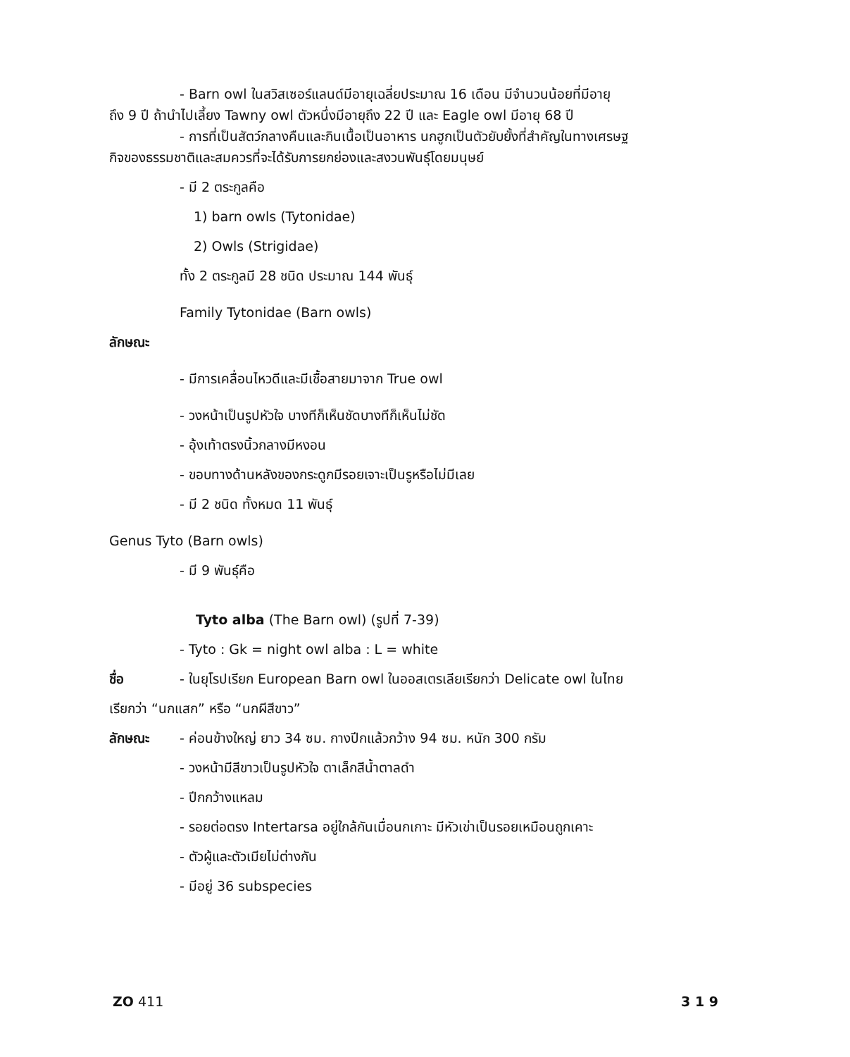- Barn owl ในสวิสเซอร์แลนด์มีอายุเฉลี่ยประมาณ 16 เดือน มีจำนวนน้อยที่มีอายุ
ถึง 9 ปี ถ้านำไปเลี้ยง Tawny owl ตัวหนึ่งมีอายุถึง 22 ปี และ Eagle owl มีอายุ 68 ปี
- การที่เป็นสัตว์กลางคืนและกินเนื้อเป็นอาหาร นกฮูกเป็นตัวยับยั้งที่สำคัญในทางเศรษฐ
กิจของธรรมชาติและสมควรที่จะได้รับการยกย่องและสงวนพันธุ์โดยมนุษย์
- มี 2 ตระกูลคือ
1) barn owls (Tytonidae)
2) Owls (Strigidae)
ทั้ง 2 ตระกูลมี 28 ชนิด ประมาณ 144 พันธุ์
Family Tytonidae (Barn owls)
ลักษณะ
- มีการเคลื่อนไหวดีและมีเชื้อสายมาจาก True owl
- วงหน้าเป็นรูปหัวใจ บางทีก็เห็นชัดบางทีก็เห็นไม่ชัด
- อุ้งเท้าตรงนิ้วกลางมีหงอน
- ขอบทางด้านหลังของกระดูกมีรอยเจาะเป็นรูหรือไม่มีเลย
- มี 2 ชนิด ทั้งหมด 11 พันธุ์
Genus Tyto (Barn owls)
- มี 9 พันธุ์คือ
Tyto alba (The Barn owl) (รูปที่ 7-39)
- Tyto : Gk = night owl alba : L = white
ชื่อ - ในยุโรปเรียก European Barn owl ในออสเตรเลียเรียกว่า Delicate owl ในไทย
เรียกว่า “นกแสก” หรือ “นกผีสีขาว”
ลักษณะ - ค่อนข้างใหญ่ ยาว 34 ซม. กางปีกแล้วกว้าง 94 ซม. หนัก 300 กรัม
- วงหน้ามีสีขาวเป็นรูปหัวใจ ตาเล็กสีน้ำตาลดำ
- ปีกกว้างแหลม
- รอยต่อตรง Intertarsa อยู่ใกล้กันเมื่อนกเกาะ มีหัวเข่าเป็นรอยเหมือนถูกเคาะ
- ตัวผู้และตัวเมียไม่ต่างกัน
- มีอยู่ 36 subspecies
ZO 411 3 1 9